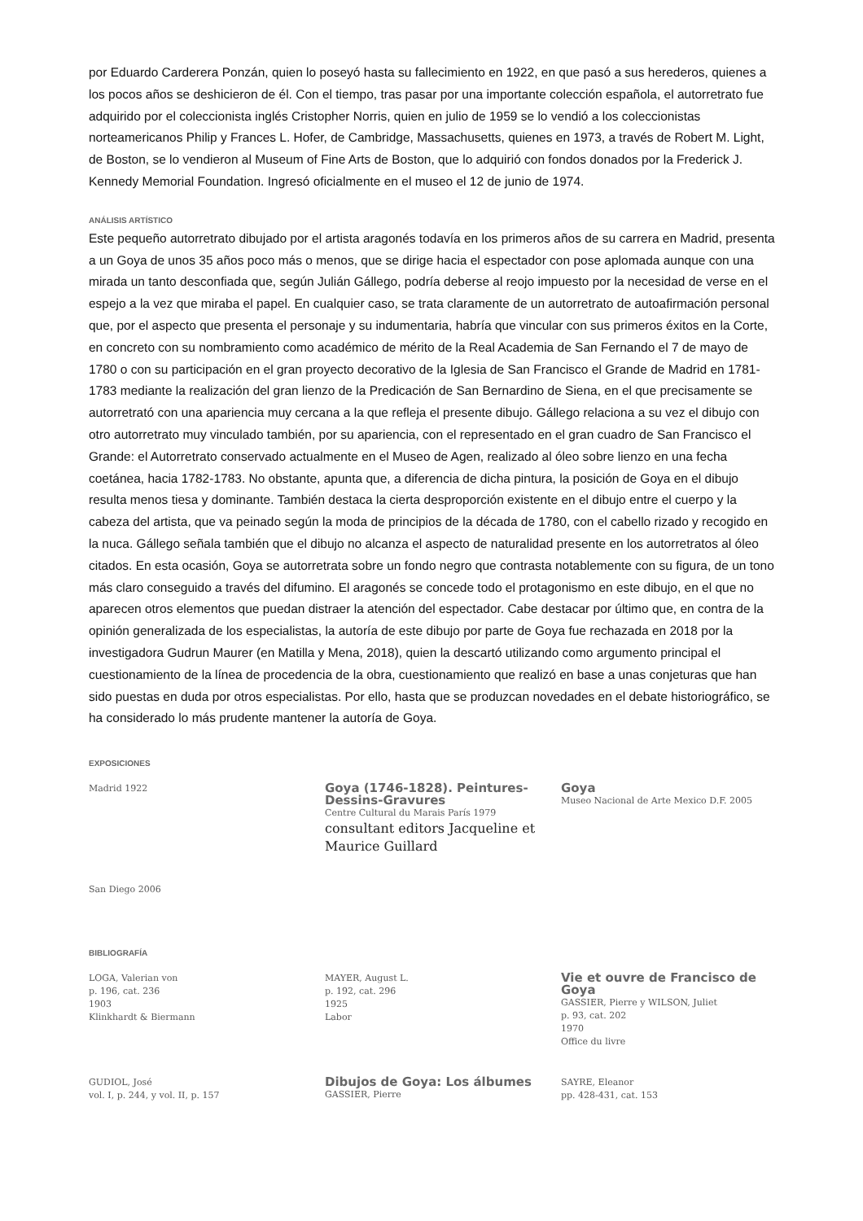por Eduardo Carderera Ponzán, quien lo poseyó hasta su fallecimiento en 1922, en que pasó a sus herederos, quienes a los pocos años se deshicieron de él. Con el tiempo, tras pasar por una importante colección española, el autorretrato fue adquirido por el coleccionista inglés Cristopher Norris, quien en julio de 1959 se lo vendió a los coleccionistas norteamericanos Philip y Frances L. Hofer, de Cambridge, Massachusetts, quienes en 1973, a través de Robert M. Light, de Boston, se lo vendieron al Museum of Fine Arts de Boston, que lo adquirió con fondos donados por la Frederick J. Kennedy Memorial Foundation. Ingresó oficialmente en el museo el 12 de junio de 1974.
ANÁLISIS ARTÍSTICO
Este pequeño autorretrato dibujado por el artista aragonés todavía en los primeros años de su carrera en Madrid, presenta a un Goya de unos 35 años poco más o menos, que se dirige hacia el espectador con pose aplomada aunque con una mirada un tanto desconfiada que, según Julián Gállego, podría deberse al reojo impuesto por la necesidad de verse en el espejo a la vez que miraba el papel. En cualquier caso, se trata claramente de un autorretrato de autoafirmación personal que, por el aspecto que presenta el personaje y su indumentaria, habría que vincular con sus primeros éxitos en la Corte, en concreto con su nombramiento como académico de mérito de la Real Academia de San Fernando el 7 de mayo de 1780 o con su participación en el gran proyecto decorativo de la Iglesia de San Francisco el Grande de Madrid en 1781-1783 mediante la realización del gran lienzo de la Predicación de San Bernardino de Siena, en el que precisamente se autorretrató con una apariencia muy cercana a la que refleja el presente dibujo. Gállego relaciona a su vez el dibujo con otro autorretrato muy vinculado también, por su apariencia, con el representado en el gran cuadro de San Francisco el Grande: el Autorretrato conservado actualmente en el Museo de Agen, realizado al óleo sobre lienzo en una fecha coetánea, hacia 1782-1783. No obstante, apunta que, a diferencia de dicha pintura, la posición de Goya en el dibujo resulta menos tiesa y dominante. También destaca la cierta desproporción existente en el dibujo entre el cuerpo y la cabeza del artista, que va peinado según la moda de principios de la década de 1780, con el cabello rizado y recogido en la nuca. Gállego señala también que el dibujo no alcanza el aspecto de naturalidad presente en los autorretratos al óleo citados. En esta ocasión, Goya se autorretrata sobre un fondo negro que contrasta notablemente con su figura, de un tono más claro conseguido a través del difumino. El aragonés se concede todo el protagonismo en este dibujo, en el que no aparecen otros elementos que puedan distraer la atención del espectador. Cabe destacar por último que, en contra de la opinión generalizada de los especialistas, la autoría de este dibujo por parte de Goya fue rechazada en 2018 por la investigadora Gudrun Maurer (en Matilla y Mena, 2018), quien la descartó utilizando como argumento principal el cuestionamiento de la línea de procedencia de la obra, cuestionamiento que realizó en base a unas conjeturas que han sido puestas en duda por otros especialistas. Por ello, hasta que se produzcan novedades en el debate historiográfico, se ha considerado lo más prudente mantener la autoría de Goya.
EXPOSICIONES
Madrid 1922
Goya (1746-1828). Peintures-Dessins-Gravures
Centre Cultural du Marais París 1979
consultant editors Jacqueline et Maurice Guillard
Goya
Museo Nacional de Arte Mexico D.F. 2005
San Diego 2006
BIBLIOGRAFÍA
LOGA, Valerian von
p. 196, cat. 236
1903
Klinkhardt & Biermann
MAYER, August L.
p. 192, cat. 296
1925
Labor
Vie et ouvre de Francisco de Goya
GASSIER, Pierre y WILSON, Juliet
p. 93, cat. 202
1970
Office du livre
GUDIOL, José
vol. I, p. 244, y vol. II, p. 157
Dibujos de Goya: Los álbumes
GASSIER, Pierre
SAYRE, Eleanor
pp. 428-431, cat. 153